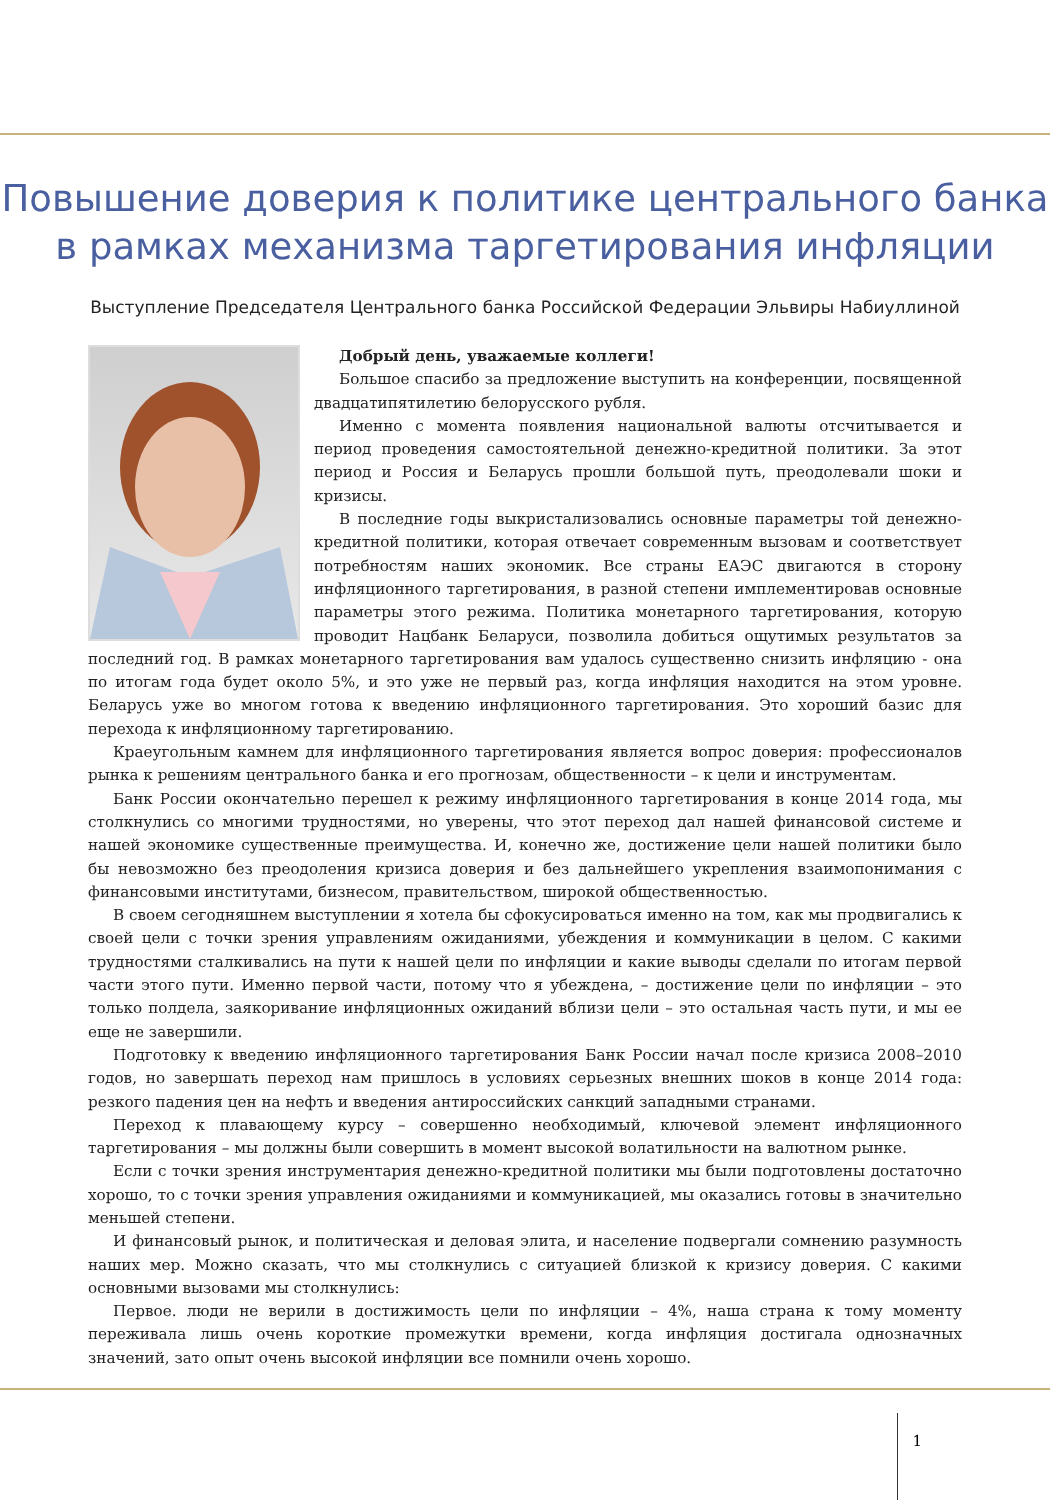Повышение доверия к политике центрального банка
в рамках механизма таргетирования инфляции
Выступление Председателя Центрального банка Российской Федерации Эльвиры Набиуллиной
Добрый день, уважаемые коллеги!
Большое спасибо за предложение выступить на конференции, посвященной двадцатипятилетию белорусского рубля.
Именно с момента появления национальной валюты отсчитывается и период проведения самостоятельной денежно-кредитной политики. За этот период и Россия и Беларусь прошли большой путь, преодолевали шоки и кризисы.
В последние годы выкристализовались основные параметры той денежно-кредитной политики, которая отвечает современным вызовам и соответствует потребностям наших экономик. Все страны ЕАЭС двигаются в сторону инфляционного таргетирования, в разной степени имплементировав основные параметры этого режима. Политика монетарного таргетирования, которую проводит Нацбанк Беларуси, позволила добиться ощутимых результатов за последний год. В рамках монетарного таргетирования вам удалось существенно снизить инфляцию - она по итогам года будет около 5%, и это уже не первый раз, когда инфляция находится на этом уровне. Беларусь уже во многом готова к введению инфляционного таргетирования. Это хороший базис для перехода к инфляционному таргетированию.
Краеугольным камнем для инфляционного таргетирования является вопрос доверия: профессионалов рынка к решениям центрального банка и его прогнозам, общественности – к цели и инструментам.
Банк России окончательно перешел к режиму инфляционного таргетирования в конце 2014 года, мы столкнулись со многими трудностями, но уверены, что этот переход дал нашей финансовой системе и нашей экономике существенные преимущества. И, конечно же, достижение цели нашей политики было бы невозможно без преодоления кризиса доверия и без дальнейшего укрепления взаимопонимания с финансовыми институтами, бизнесом, правительством, широкой общественностью.
В своем сегодняшнем выступлении я хотела бы сфокусироваться именно на том, как мы продвигались к своей цели с точки зрения управлениям ожиданиями, убеждения и коммуникации в целом. С какими трудностями сталкивались на пути к нашей цели по инфляции и какие выводы сделали по итогам первой части этого пути. Именно первой части, потому что я убеждена, – достижение цели по инфляции – это только полдела, заякоривание инфляционных ожиданий вблизи цели – это остальная часть пути, и мы ее еще не завершили.
Подготовку к введению инфляционного таргетирования Банк России начал после кризиса 2008–2010 годов, но завершать переход нам пришлось в условиях серьезных внешних шоков в конце 2014 года: резкого падения цен на нефть и введения антироссийских санкций западными странами.
Переход к плавающему курсу – совершенно необходимый, ключевой элемент инфляционного таргетирования – мы должны были совершить в момент высокой волатильности на валютном рынке.
Если с точки зрения инструментария денежно-кредитной политики мы были подготовлены достаточно хорошо, то с точки зрения управления ожиданиями и коммуникацией, мы оказались готовы в значительно меньшей степени.
И финансовый рынок, и политическая и деловая элита, и население подвергали сомнению разумность наших мер. Можно сказать, что мы столкнулись с ситуацией близкой к кризису доверия. С какими основными вызовами мы столкнулись:
Первое. люди не верили в достижимость цели по инфляции – 4%, наша страна к тому моменту переживала лишь очень короткие промежутки времени, когда инфляция достигала однозначных значений, зато опыт очень высокой инфляции все помнили очень хорошо.
1